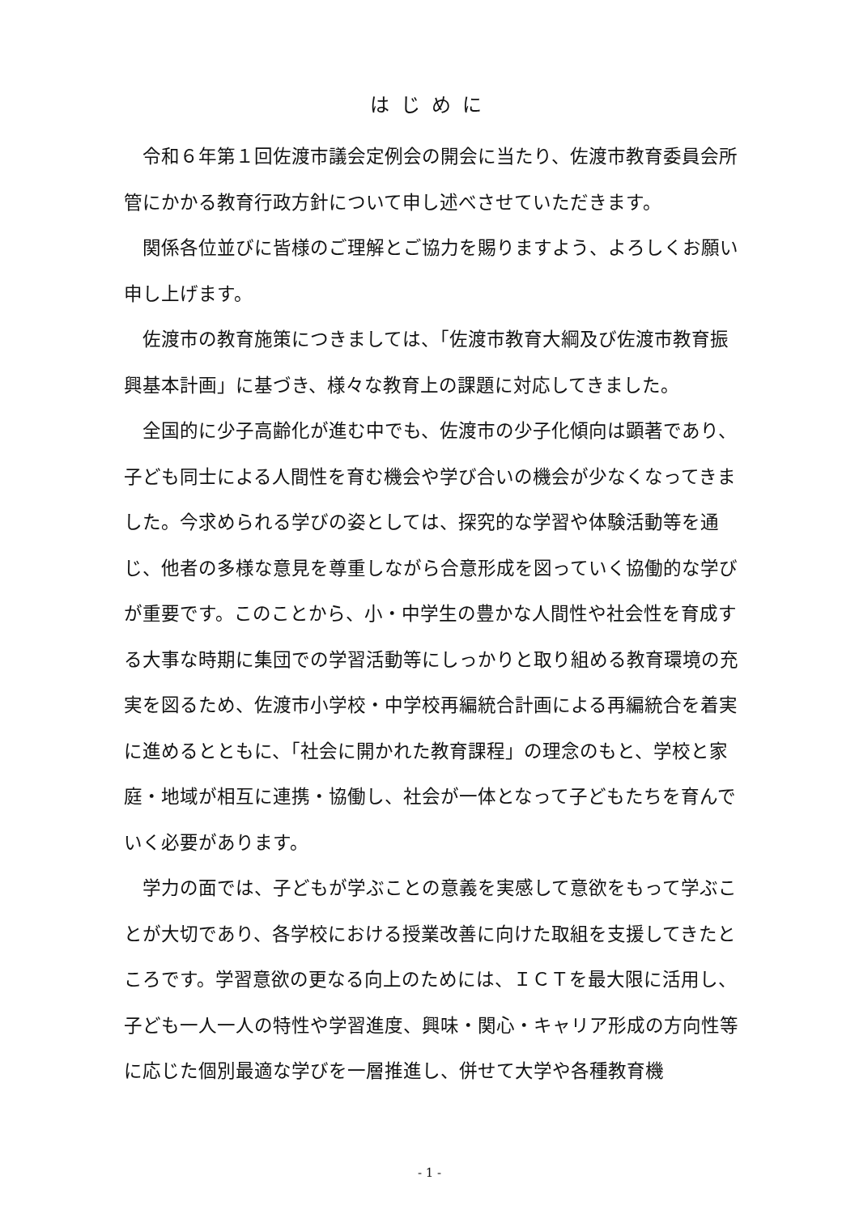はじめに
令和６年第１回佐渡市議会定例会の開会に当たり、佐渡市教育委員会所管にかかる教育行政方針について申し述べさせていただきます。
関係各位並びに皆様のご理解とご協力を賜りますよう、よろしくお願い申し上げます。
佐渡市の教育施策につきましては、「佐渡市教育大綱及び佐渡市教育振興基本計画」に基づき、様々な教育上の課題に対応してきました。
全国的に少子高齢化が進む中でも、佐渡市の少子化傾向は顕著であり、子ども同士による人間性を育む機会や学び合いの機会が少なくなってきました。今求められる学びの姿としては、探究的な学習や体験活動等を通じ、他者の多様な意見を尊重しながら合意形成を図っていく協働的な学びが重要です。このことから、小・中学生の豊かな人間性や社会性を育成する大事な時期に集団での学習活動等にしっかりと取り組める教育環境の充実を図るため、佐渡市小学校・中学校再編統合計画による再編統合を着実に進めるとともに、「社会に開かれた教育課程」の理念のもと、学校と家庭・地域が相互に連携・協働し、社会が一体となって子どもたちを育んでいく必要があります。
学力の面では、子どもが学ぶことの意義を実感して意欲をもって学ぶことが大切であり、各学校における授業改善に向けた取組を支援してきたところです。学習意欲の更なる向上のためには、ＩＣＴを最大限に活用し、子ども一人一人の特性や学習進度、興味・関心・キャリア形成の方向性等に応じた個別最適な学びを一層推進し、併せて大学や各種教育機
- 1 -